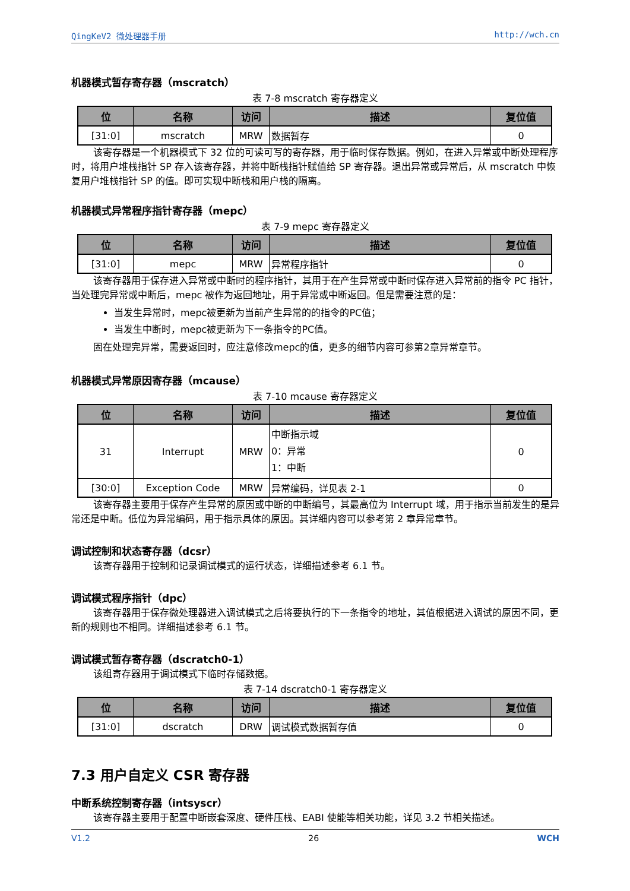QingKeV2 微处理器手册 http://wch.cn
机器模式暂存寄存器（mscratch）
表 7-8 mscratch 寄存器定义
| 位 | 名称 | 访问 | 描述 | 复位值 |
| --- | --- | --- | --- | --- |
| [31:0] | mscratch | MRW | 数据暂存 | 0 |
该寄存器是一个机器模式下 32 位的可读可写的寄存器，用于临时保存数据。例如，在进入异常或中断处理程序时，将用户堆栈指针 SP 存入该寄存器，并将中断栈指针赋值给 SP 寄存器。退出异常或异常后，从 mscratch 中恢复用户堆栈指针 SP 的值。即可实现中断栈和用户栈的隔离。
机器模式异常程序指针寄存器（mepc）
表 7-9 mepc 寄存器定义
| 位 | 名称 | 访问 | 描述 | 复位值 |
| --- | --- | --- | --- | --- |
| [31:0] | mepc | MRW | 异常程序指针 | 0 |
该寄存器用于保存进入异常或中断时的程序指针，其用于在产生异常或中断时保存进入异常前的指令 PC 指针，当处理完异常或中断后，mepc 被作为返回地址，用于异常或中断返回。但是需要注意的是：
当发生异常时，mepc被更新为当前产生异常的的指令的PC值；
当发生中断时，mepc被更新为下一条指令的PC值。
固在处理完异常，需要返回时，应注意修改mepc的值，更多的细节内容可参第2章异常章节。
机器模式异常原因寄存器（mcause）
表 7-10 mcause 寄存器定义
| 位 | 名称 | 访问 | 描述 | 复位值 |
| --- | --- | --- | --- | --- |
| 31 | Interrupt | MRW | 中断指示域 0：异常 1：中断 | 0 |
| [30:0] | Exception Code | MRW | 异常编码，详见表 2-1 | 0 |
该寄存器主要用于保存产生异常的原因或中断的中断编号，其最高位为 Interrupt 域，用于指示当前发生的是异常还是中断。低位为异常编码，用于指示具体的原因。其详细内容可以参考第 2 章异常章节。
调试控制和状态寄存器（dcsr）
该寄存器用于控制和记录调试模式的运行状态，详细描述参考 6.1 节。
调试模式程序指针（dpc）
该寄存器用于保存微处理器进入调试模式之后将要执行的下一条指令的地址，其值根据进入调试的原因不同，更新的规则也不相同。详细描述参考 6.1 节。
调试模式暂存寄存器（dscratch0-1）
该组寄存器用于调试模式下临时存储数据。
表 7-14 dscratch0-1 寄存器定义
| 位 | 名称 | 访问 | 描述 | 复位值 |
| --- | --- | --- | --- | --- |
| [31:0] | dscratch | DRW | 调试模式数据暂存值 | 0 |
7.3 用户自定义 CSR 寄存器
中断系统控制寄存器（intsyscr）
该寄存器主要用于配置中断嵌套深度、硬件压栈、EABI 使能等相关功能，详见 3.2 节相关描述。
V1.2 26 WCH